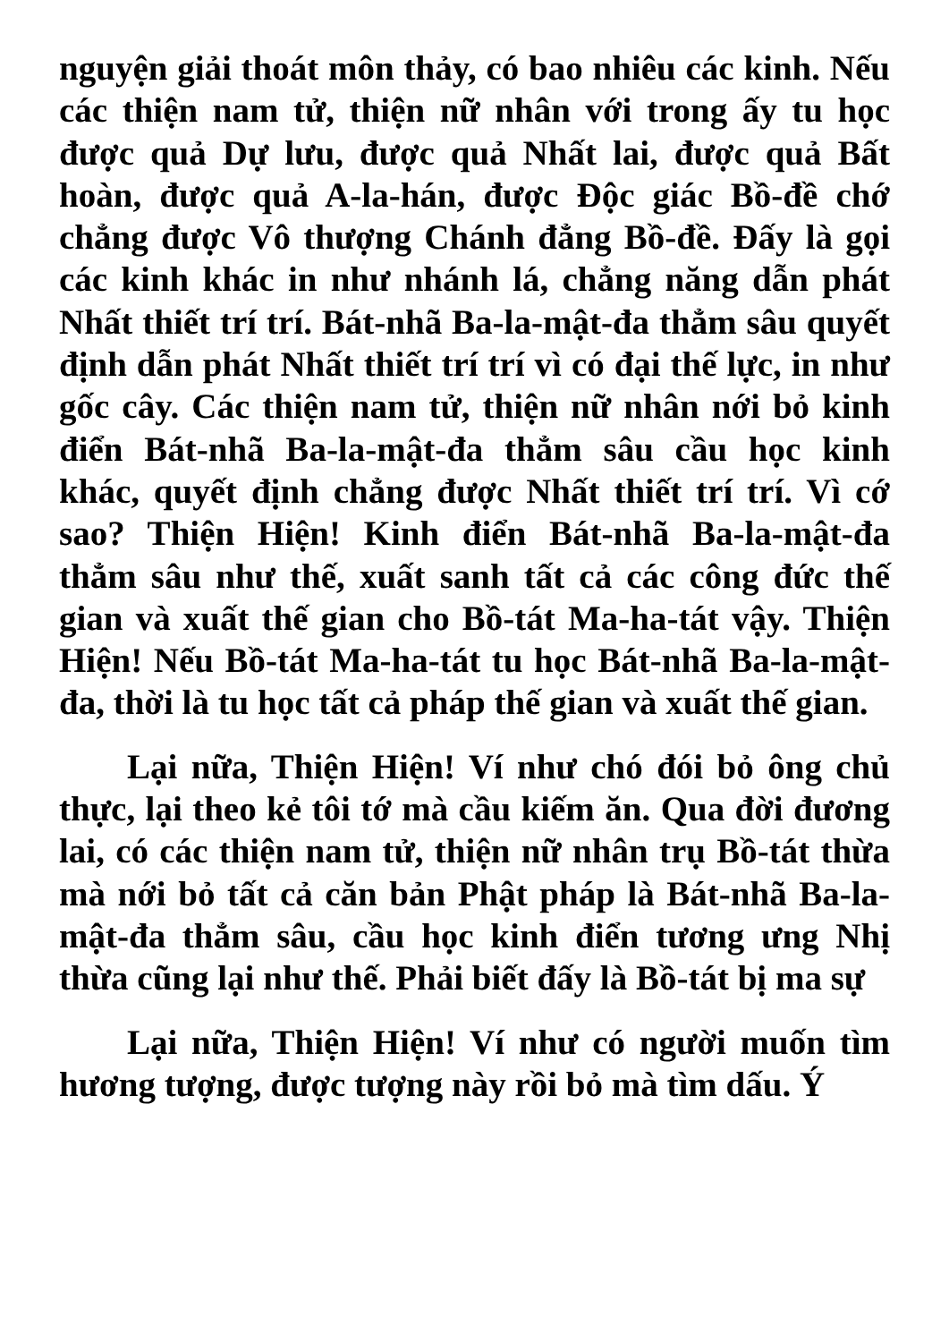nguyện giải thoát môn thảy, có bao nhiêu các kinh. Nếu các thiện nam tử, thiện nữ nhân với trong ấy tu học được quả Dự lưu, được quả Nhất lai, được quả Bất hoàn, được quả A-la-hán, được Độc giác Bồ-đề chớ chẳng được Vô thượng Chánh đẳng Bồ-đề. Đấy là gọi các kinh khác in như nhánh lá, chẳng năng dẫn phát Nhất thiết trí trí. Bát-nhã Ba-la-mật-đa thẳm sâu quyết định dẫn phát Nhất thiết trí trí vì có đại thế lực, in như gốc cây. Các thiện nam tử, thiện nữ nhân nới bỏ kinh điển Bát-nhã Ba-la-mật-đa thẳm sâu cầu học kinh khác, quyết định chẳng được Nhất thiết trí trí. Vì cớ sao? Thiện Hiện! Kinh điển Bát-nhã Ba-la-mật-đa thẳm sâu như thế, xuất sanh tất cả các công đức thế gian và xuất thế gian cho Bồ-tát Ma-ha-tát vậy. Thiện Hiện! Nếu Bồ-tát Ma-ha-tát tu học Bát-nhã Ba-la-mật-đa, thời là tu học tất cả pháp thế gian và xuất thế gian.
Lại nữa, Thiện Hiện! Ví như chó đói bỏ ông chủ thực, lại theo kẻ tôi tớ mà cầu kiếm ăn. Qua đời đương lai, có các thiện nam tử, thiện nữ nhân trụ Bồ-tát thừa mà nới bỏ tất cả căn bản Phật pháp là Bát-nhã Ba-la-mật-đa thẳm sâu, cầu học kinh điển tương ưng Nhị thừa cũng lại như thế. Phải biết đấy là Bồ-tát bị ma sự
Lại nữa, Thiện Hiện! Ví như có người muốn tìm hương tượng, được tượng này rồi bỏ mà tìm dấu. Ý